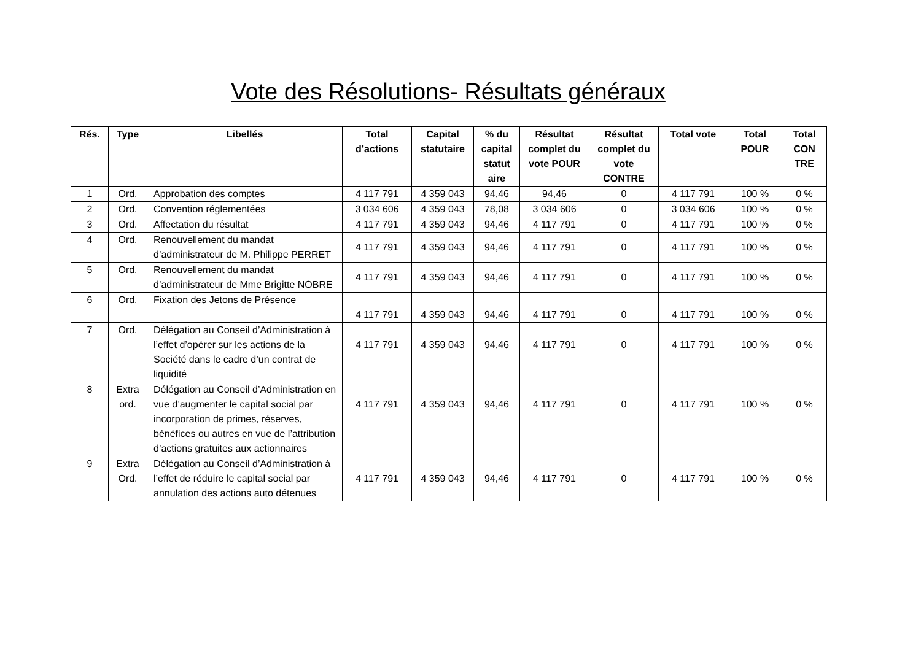Vote des Résolutions- Résultats généraux
| Rés. | Type | Libellés | Total d’actions | Capital statutaire | % du capital statut aire | Résultat complet du vote POUR | Résultat complet du vote CONTRE | Total vote | Total POUR | Total CON TRE |
| --- | --- | --- | --- | --- | --- | --- | --- | --- | --- | --- |
| 1 | Ord. | Approbation des comptes | 4 117 791 | 4 359 043 | 94,46 | 94,46 | 0 | 4 117 791 | 100 % | 0 % |
| 2 | Ord. | Convention réglementées | 3 034 606 | 4 359 043 | 78,08 | 3 034 606 | 0 | 3 034 606 | 100 % | 0 % |
| 3 | Ord. | Affectation du résultat | 4 117 791 | 4 359 043 | 94,46 | 4 117 791 | 0 | 4 117 791 | 100 % | 0 % |
| 4 | Ord. | Renouvellement du mandat d’administrateur de M. Philippe PERRET | 4 117 791 | 4 359 043 | 94,46 | 4 117 791 | 0 | 4 117 791 | 100 % | 0 % |
| 5 | Ord. | Renouvellement du mandat d’administrateur de Mme Brigitte NOBRE | 4 117 791 | 4 359 043 | 94,46 | 4 117 791 | 0 | 4 117 791 | 100 % | 0 % |
| 6 | Ord. | Fixation des Jetons de Présence | 4 117 791 | 4 359 043 | 94,46 | 4 117 791 | 0 | 4 117 791 | 100 % | 0 % |
| 7 | Ord. | Délégation au Conseil d’Administration à l’effet d’opérer sur les actions de la Société dans le cadre d’un contrat de liquidité | 4 117 791 | 4 359 043 | 94,46 | 4 117 791 | 0 | 4 117 791 | 100 % | 0 % |
| 8 | Extra ord. | Délégation au Conseil d’Administration en vue d’augmenter le capital social par incorporation de primes, réserves, bénéfices ou autres en vue de l’attribution d’actions gratuites aux actionnaires | 4 117 791 | 4 359 043 | 94,46 | 4 117 791 | 0 | 4 117 791 | 100 % | 0 % |
| 9 | Extra Ord. | Délégation au Conseil d’Administration à l’effet de réduire le capital social par annulation des actions auto détenues | 4 117 791 | 4 359 043 | 94,46 | 4 117 791 | 0 | 4 117 791 | 100 % | 0 % |